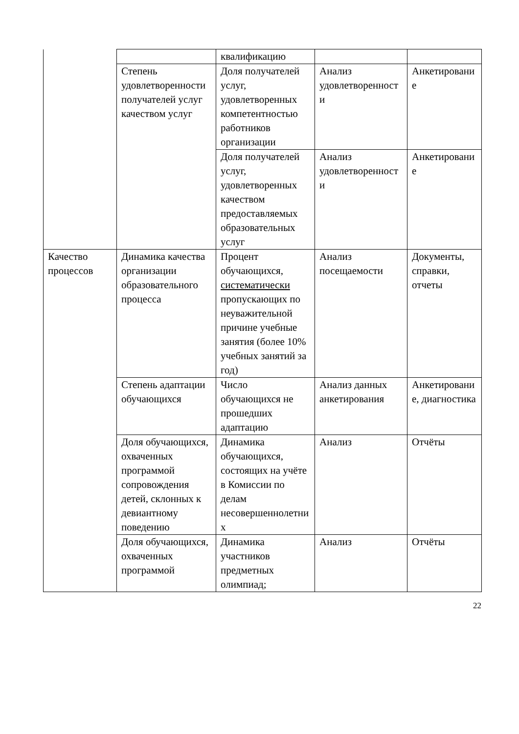| | | квалификацию | | |
| | Степень удовлетворенности получателей услуг качеством услуг | Доля получателей услуг, удовлетворенных компетентностью работников организации | Анализ удовлетворенности | Анкетирование |
| | | Доля получателей услуг, удовлетворенных качеством предоставляемых образовательных услуг | Анализ удовлетворенности | Анкетирование |
| Качество процессов | Динамика качества организации образовательного процесса | Процент обучающихся, систематически пропускающих по неуважительной причине учебные занятия (более 10% учебных занятий за год) | Анализ посещаемости | Документы, справки, отчеты |
| | Степень адаптации обучающихся | Число обучающихся не прошедших адаптацию | Анализ данных анкетирования | Анкетирование, диагностика |
| | Доля обучающихся, охваченных программой сопровождения детей, склонных к девиантному поведению | Динамика обучающихся, состоящих на учёте в Комиссии по делам несовершеннолетних | Анализ | Отчёты |
| | Доля обучающихся, охваченных программой | Динамика участников предметных олимпиад; | Анализ | Отчёты |
22